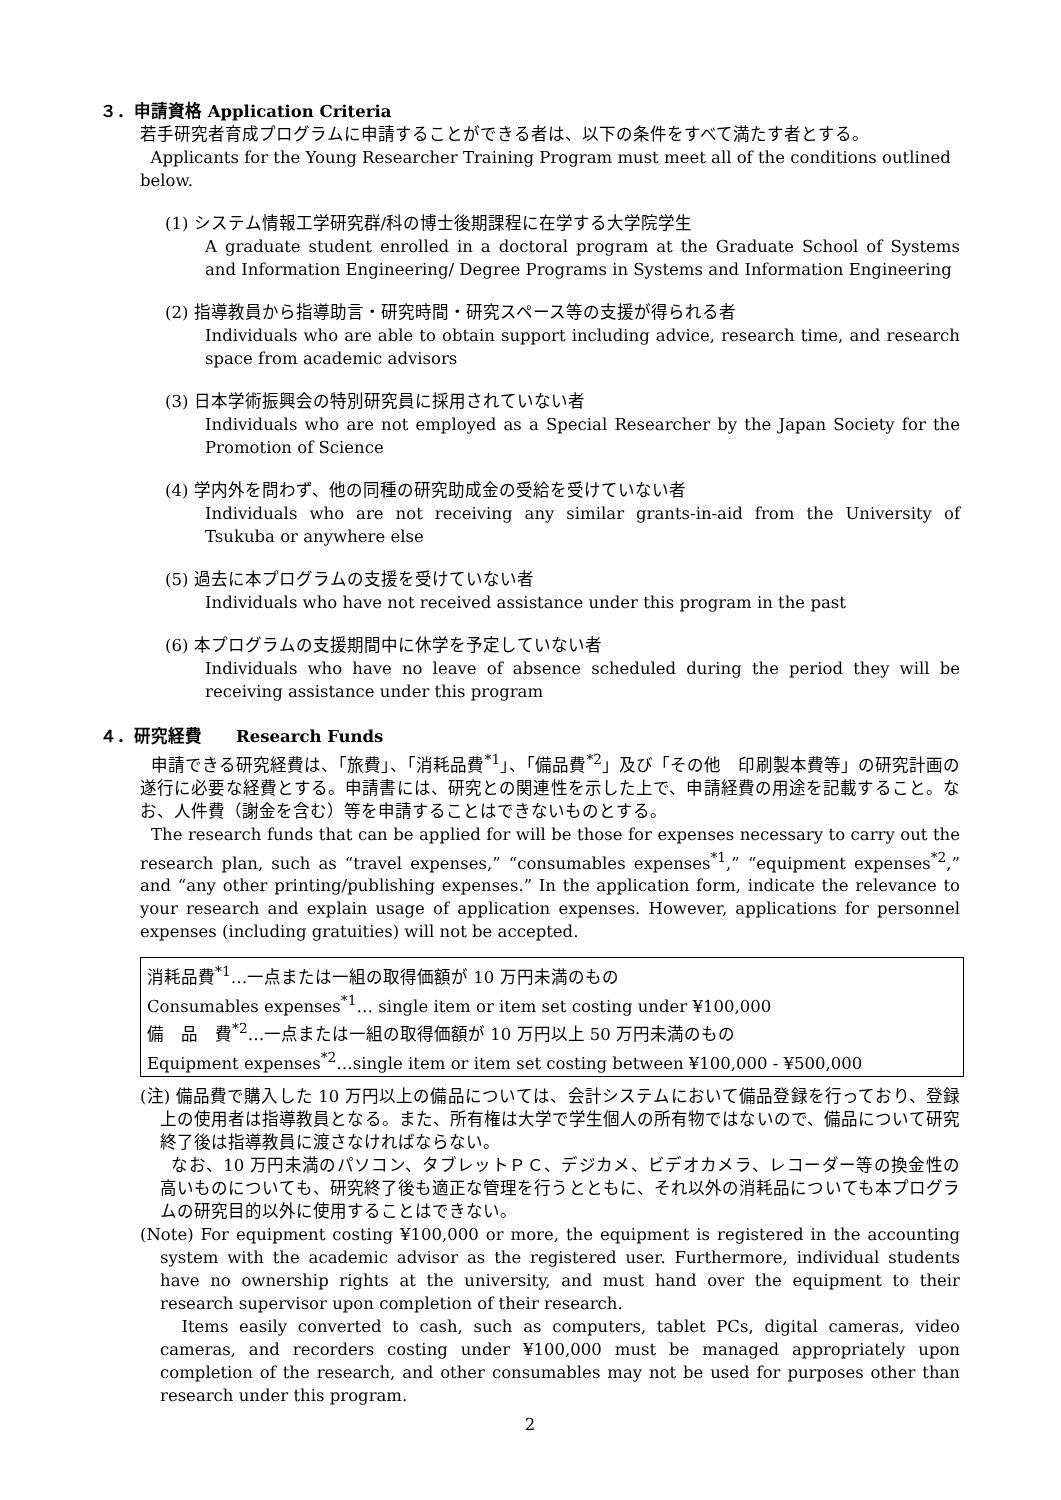３．申請資格 Application Criteria
若手研究者育成プログラムに申請することができる者は、以下の条件をすべて満たす者とする。
Applicants for the Young Researcher Training Program must meet all of the conditions outlined below.
(1) システム情報工学研究群/科の博士後期課程に在学する大学院学生
A graduate student enrolled in a doctoral program at the Graduate School of Systems and Information Engineering/ Degree Programs in Systems and Information Engineering
(2) 指導教員から指導助言・研究時間・研究スペース等の支援が得られる者
Individuals who are able to obtain support including advice, research time, and research space from academic advisors
(3) 日本学術振興会の特別研究員に採用されていない者
Individuals who are not employed as a Special Researcher by the Japan Society for the Promotion of Science
(4) 学内外を問わず、他の同種の研究助成金の受給を受けていない者
Individuals who are not receiving any similar grants-in-aid from the University of Tsukuba or anywhere else
(5) 過去に本プログラムの支援を受けていない者
Individuals who have not received assistance under this program in the past
(6) 本プログラムの支援期間中に休学を予定していない者
Individuals who have no leave of absence scheduled during the period they will be receiving assistance under this program
４．研究経費　　Research Funds
申請できる研究経費は、「旅費」、「消耗品費<sup>*1</sup>」、「備品費<sup>*2</sup>」及び「その他　印刷製本費等」の研究計画の遂行に必要な経費とする。申請書には、研究との関連性を示した上で、申請経費の用途を記載すること。なお、人件費（謝金を含む）等を申請することはできないものとする。
The research funds that can be applied for will be those for expenses necessary to carry out the research plan, such as “travel expenses,” “consumables expenses<sup>*1</sup>,” “equipment expenses<sup>*2</sup>,” and “any other printing/publishing expenses.” In the application form, indicate the relevance to your research and explain usage of application expenses. However, applications for personnel expenses (including gratuities) will not be accepted.
消耗品費<sup>*1</sup>…一点または一組の取得価額が 10 万円未満のもの
Consumables expenses<sup>*1</sup>… single item or item set costing under ¥100,000
備　品　費<sup>*2</sup>…一点または一組の取得価額が 10 万円以上 50 万円未満のもの
Equipment expenses<sup>*2</sup>…single item or item set costing between ¥100,000 - ¥500,000
(注) 備品費で購入した 10 万円以上の備品については、会計システムにおいて備品登録を行っており、登録上の使用者は指導教員となる。また、所有権は大学で学生個人の所有物ではないので、備品について研究終了後は指導教員に渡さなければならない。
なお、10 万円未満のパソコン、タブレットＰＣ、デジカメ、ビデオカメラ、レコーダー等の換金性の高いものについても、研究終了後も適正な管理を行うとともに、それ以外の消耗品についても本プログラムの研究目的以外に使用することはできない。
(Note) For equipment costing ¥100,000 or more, the equipment is registered in the accounting system with the academic advisor as the registered user. Furthermore, individual students have no ownership rights at the university, and must hand over the equipment to their research supervisor upon completion of their research.
Items easily converted to cash, such as computers, tablet PCs, digital cameras, video cameras, and recorders costing under ¥100,000 must be managed appropriately upon completion of the research, and other consumables may not be used for purposes other than research under this program.
2